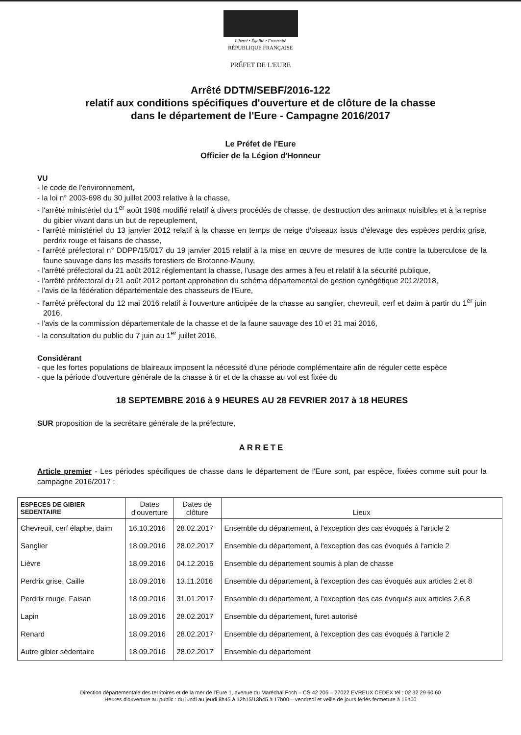Liberté • Égalité • Fraternité
RÉPUBLIQUE FRANÇAISE
PRÉFET DE L'EURE
Arrêté DDTM/SEBF/2016-122
relatif aux conditions spécifiques d'ouverture et de clôture de la chasse
dans le département de l'Eure - Campagne 2016/2017
Le Préfet de l'Eure
Officier de la Légion d'Honneur
VU
- le code de l'environnement,
- la loi n° 2003-698 du 30 juillet 2003 relative à la chasse,
- l'arrêté ministériel du 1<sup>er</sup> août 1986 modifié relatif à divers procédés de chasse, de destruction des animaux nuisibles et à la reprise du gibier vivant dans un but de repeuplement,
- l'arrêté ministériel du 13 janvier 2012 relatif à la chasse en temps de neige d'oiseaux issus d'élevage des espèces perdrix grise, perdrix rouge et faisans de chasse,
- l'arrêté préfectoral n° DDPP/15/017 du 19 janvier 2015 relatif à la mise en œuvre de mesures de lutte contre la tuberculose de la faune sauvage dans les massifs forestiers de Brotonne-Mauny,
- l'arrêté préfectoral du 21 août 2012 réglementant la chasse, l'usage des armes à feu et relatif à la sécurité publique,
- l'arrêté préfectoral du 21 août 2012 portant approbation du schéma départemental de gestion cynégétique 2012/2018,
- l'avis de la fédération départementale des chasseurs de l'Eure,
- l'arrêté préfectoral du 12 mai 2016 relatif à l'ouverture anticipée de la chasse au sanglier, chevreuil, cerf et daim à partir du 1<sup>er</sup> juin 2016,
- l'avis de la commission départementale de la chasse et de la faune sauvage des 10 et 31 mai 2016,
- la consultation du public du 7 juin au 1<sup>er</sup> juillet 2016,
Considérant
- que les fortes populations de blaireaux imposent la nécessité d'une période complémentaire afin de réguler cette espèce
- que la période d'ouverture générale de la chasse à tir et de la chasse au vol est fixée du
18 SEPTEMBRE 2016 à 9 HEURES AU 28 FEVRIER 2017 à 18 HEURES
SUR proposition de la secrétaire générale de la préfecture,
ARRETE
Article premier - Les périodes spécifiques de chasse dans le département de l'Eure sont, par espèce, fixées comme suit pour la campagne 2016/2017 :
| ESPECES DE GIBIER SEDENTAIRE | Dates d'ouverture | Dates de clôture | Lieux |
| --- | --- | --- | --- |
| Chevreuil, cerf élaphe, daim | 16.10.2016 | 28.02.2017 | Ensemble du département, à l'exception des cas évoqués à l'article 2 |
| Sanglier | 18.09.2016 | 28.02.2017 | Ensemble du département, à l'exception des cas évoqués à l'article 2 |
| Lièvre | 18.09.2016 | 04.12.2016 | Ensemble du département soumis à plan de chasse |
| Perdrix grise, Caille | 18.09.2016 | 13.11.2016 | Ensemble du département, à l'exception des cas évoqués aux articles 2 et 8 |
| Perdrix rouge, Faisan | 18.09.2016 | 31.01.2017 | Ensemble du département, à l'exception des cas évoqués aux articles 2,6,8 |
| Lapin | 18.09.2016 | 28.02.2017 | Ensemble du département, furet autorisé |
| Renard | 18.09.2016 | 28.02.2017 | Ensemble du département, à l'exception des cas évoqués à l'article 2 |
| Autre gibier sédentaire | 18.09.2016 | 28.02.2017 | Ensemble du département |
Direction départementale des territoires et de la mer de l'Eure 1, avenue du Maréchal Foch – CS 42 205 – 27022 EVREUX CEDEX tél : 02 32 29 60 60
Heures d'ouverture au public : du lundi au jeudi 8h45 à 12h15/13h45 à 17h00 – vendredi et veille de jours fériés fermeture à 16h00